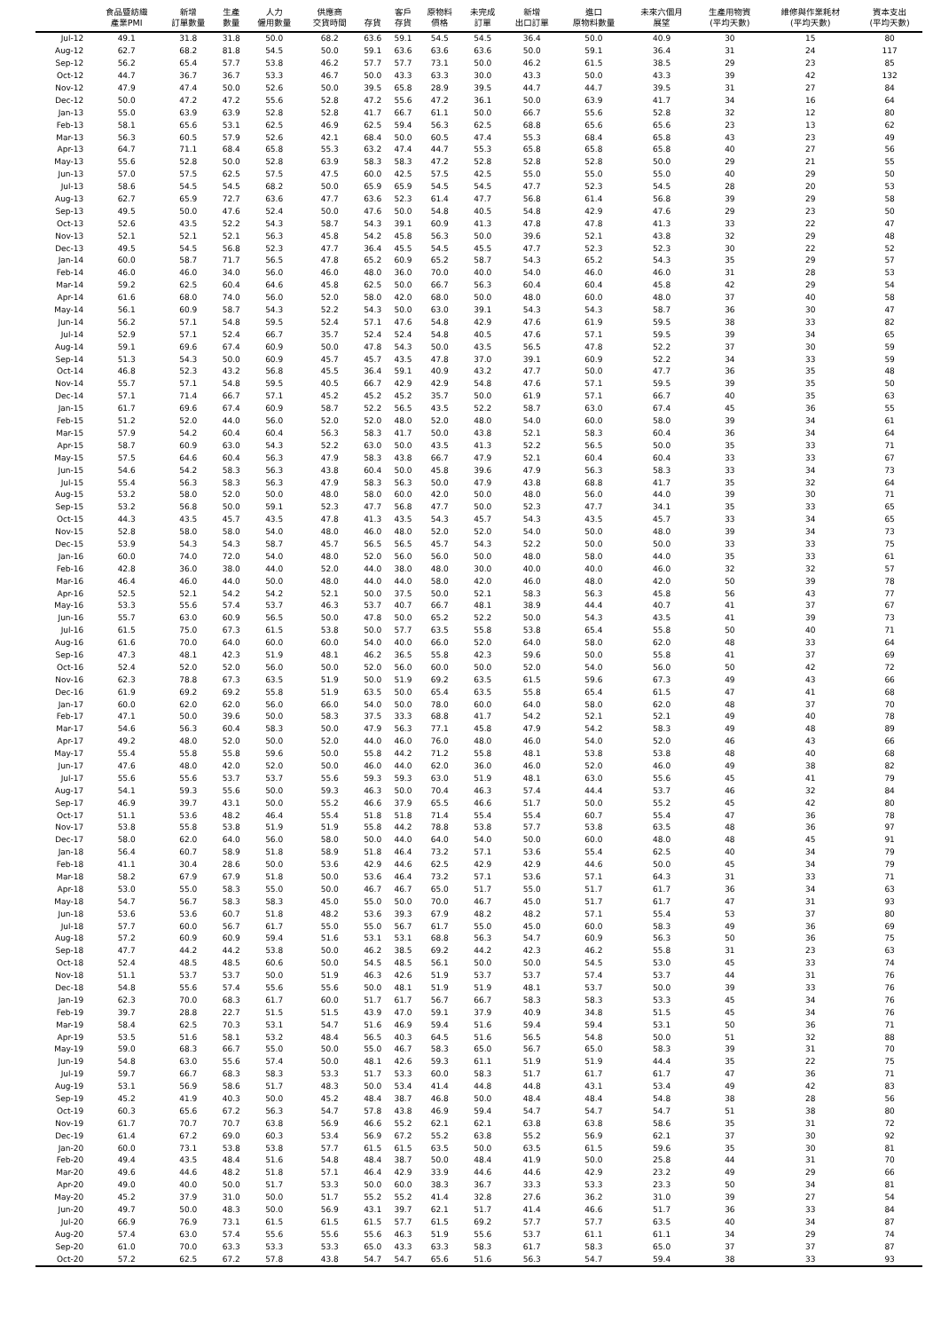| | 食品暨紡織 產業PMI | 新增 訂單數量 | 生產 數量 | 人力 僱用數量 | 供應商 交貨時間 | 存貨 | 客戶 存貨 | 原物料 價格 | 未完成 訂單 | 新增 出口訂單 | 進口 原物料數量 | 未來六個月 展望 | 生產用物資 (平均天數) | 維修與作業耗材 (平均天數) | 資本支出 (平均天數) |
| --- | --- | --- | --- | --- | --- | --- | --- | --- | --- | --- | --- | --- | --- | --- | --- |
| Jul-12 | 49.1 | 31.8 | 31.8 | 50.0 | 68.2 | 63.6 | 59.1 | 54.5 | 54.5 | 36.4 | 50.0 | 40.9 | 30 | 15 | 80 |
| Aug-12 | 62.7 | 68.2 | 81.8 | 54.5 | 50.0 | 59.1 | 63.6 | 63.6 | 63.6 | 50.0 | 59.1 | 36.4 | 31 | 24 | 117 |
| Sep-12 | 56.2 | 65.4 | 57.7 | 53.8 | 46.2 | 57.7 | 57.7 | 73.1 | 50.0 | 46.2 | 61.5 | 38.5 | 29 | 23 | 85 |
| Oct-12 | 44.7 | 36.7 | 36.7 | 53.3 | 46.7 | 50.0 | 43.3 | 63.3 | 30.0 | 43.3 | 50.0 | 43.3 | 39 | 42 | 132 |
| Nov-12 | 47.9 | 47.4 | 50.0 | 52.6 | 50.0 | 39.5 | 65.8 | 28.9 | 39.5 | 44.7 | 44.7 | 39.5 | 31 | 27 | 84 |
| Dec-12 | 50.0 | 47.2 | 47.2 | 55.6 | 52.8 | 47.2 | 55.6 | 47.2 | 36.1 | 50.0 | 63.9 | 41.7 | 34 | 16 | 64 |
| Jan-13 | 55.0 | 63.9 | 63.9 | 52.8 | 52.8 | 41.7 | 66.7 | 61.1 | 50.0 | 66.7 | 55.6 | 52.8 | 32 | 12 | 80 |
| Feb-13 | 58.1 | 65.6 | 53.1 | 62.5 | 46.9 | 62.5 | 59.4 | 56.3 | 62.5 | 68.8 | 65.6 | 65.6 | 23 | 13 | 62 |
| Mar-13 | 56.3 | 60.5 | 57.9 | 52.6 | 42.1 | 68.4 | 50.0 | 60.5 | 47.4 | 55.3 | 68.4 | 65.8 | 43 | 23 | 49 |
| Apr-13 | 64.7 | 71.1 | 68.4 | 65.8 | 55.3 | 63.2 | 47.4 | 44.7 | 55.3 | 65.8 | 65.8 | 65.8 | 40 | 27 | 56 |
| May-13 | 55.6 | 52.8 | 50.0 | 52.8 | 63.9 | 58.3 | 58.3 | 47.2 | 52.8 | 52.8 | 52.8 | 50.0 | 29 | 21 | 55 |
| Jun-13 | 57.0 | 57.5 | 62.5 | 57.5 | 47.5 | 60.0 | 42.5 | 57.5 | 42.5 | 55.0 | 55.0 | 55.0 | 40 | 29 | 50 |
| Jul-13 | 58.6 | 54.5 | 54.5 | 68.2 | 50.0 | 65.9 | 65.9 | 54.5 | 54.5 | 47.7 | 52.3 | 54.5 | 28 | 20 | 53 |
| Aug-13 | 62.7 | 65.9 | 72.7 | 63.6 | 47.7 | 63.6 | 52.3 | 61.4 | 47.7 | 56.8 | 61.4 | 56.8 | 39 | 29 | 58 |
| Sep-13 | 49.5 | 50.0 | 47.6 | 52.4 | 50.0 | 47.6 | 50.0 | 54.8 | 40.5 | 54.8 | 42.9 | 47.6 | 29 | 23 | 50 |
| Oct-13 | 52.6 | 43.5 | 52.2 | 54.3 | 58.7 | 54.3 | 39.1 | 60.9 | 41.3 | 47.8 | 47.8 | 41.3 | 33 | 22 | 47 |
| Nov-13 | 52.1 | 52.1 | 52.1 | 56.3 | 45.8 | 54.2 | 45.8 | 56.3 | 50.0 | 39.6 | 52.1 | 43.8 | 32 | 29 | 48 |
| Dec-13 | 49.5 | 54.5 | 56.8 | 52.3 | 47.7 | 36.4 | 45.5 | 54.5 | 45.5 | 47.7 | 52.3 | 52.3 | 30 | 22 | 52 |
| Jan-14 | 60.0 | 58.7 | 71.7 | 56.5 | 47.8 | 65.2 | 60.9 | 65.2 | 58.7 | 54.3 | 65.2 | 54.3 | 35 | 29 | 57 |
| Feb-14 | 46.0 | 46.0 | 34.0 | 56.0 | 46.0 | 48.0 | 36.0 | 70.0 | 40.0 | 54.0 | 46.0 | 46.0 | 31 | 28 | 53 |
| Mar-14 | 59.2 | 62.5 | 60.4 | 64.6 | 45.8 | 62.5 | 50.0 | 66.7 | 56.3 | 60.4 | 60.4 | 45.8 | 42 | 29 | 54 |
| Apr-14 | 61.6 | 68.0 | 74.0 | 56.0 | 52.0 | 58.0 | 42.0 | 68.0 | 50.0 | 48.0 | 60.0 | 48.0 | 37 | 40 | 58 |
| May-14 | 56.1 | 60.9 | 58.7 | 54.3 | 52.2 | 54.3 | 50.0 | 63.0 | 39.1 | 54.3 | 54.3 | 58.7 | 36 | 30 | 47 |
| Jun-14 | 56.2 | 57.1 | 54.8 | 59.5 | 52.4 | 57.1 | 47.6 | 54.8 | 42.9 | 47.6 | 61.9 | 59.5 | 38 | 33 | 82 |
| Jul-14 | 52.9 | 57.1 | 52.4 | 66.7 | 35.7 | 52.4 | 52.4 | 54.8 | 40.5 | 47.6 | 57.1 | 59.5 | 39 | 34 | 65 |
| Aug-14 | 59.1 | 69.6 | 67.4 | 60.9 | 50.0 | 47.8 | 54.3 | 50.0 | 43.5 | 56.5 | 47.8 | 52.2 | 37 | 30 | 59 |
| Sep-14 | 51.3 | 54.3 | 50.0 | 60.9 | 45.7 | 45.7 | 43.5 | 47.8 | 37.0 | 39.1 | 60.9 | 52.2 | 34 | 33 | 59 |
| Oct-14 | 46.8 | 52.3 | 43.2 | 56.8 | 45.5 | 36.4 | 59.1 | 40.9 | 43.2 | 47.7 | 50.0 | 47.7 | 36 | 35 | 48 |
| Nov-14 | 55.7 | 57.1 | 54.8 | 59.5 | 40.5 | 66.7 | 42.9 | 42.9 | 54.8 | 47.6 | 57.1 | 59.5 | 39 | 35 | 50 |
| Dec-14 | 57.1 | 71.4 | 66.7 | 57.1 | 45.2 | 45.2 | 45.2 | 35.7 | 50.0 | 61.9 | 57.1 | 66.7 | 40 | 35 | 63 |
| Jan-15 | 61.7 | 69.6 | 67.4 | 60.9 | 58.7 | 52.2 | 56.5 | 43.5 | 52.2 | 58.7 | 63.0 | 67.4 | 45 | 36 | 55 |
| Feb-15 | 51.2 | 52.0 | 44.0 | 56.0 | 52.0 | 52.0 | 48.0 | 52.0 | 48.0 | 54.0 | 60.0 | 58.0 | 39 | 34 | 61 |
| Mar-15 | 57.9 | 54.2 | 60.4 | 60.4 | 56.3 | 58.3 | 41.7 | 50.0 | 43.8 | 52.1 | 58.3 | 60.4 | 36 | 34 | 64 |
| Apr-15 | 58.7 | 60.9 | 63.0 | 54.3 | 52.2 | 63.0 | 50.0 | 43.5 | 41.3 | 52.2 | 56.5 | 50.0 | 35 | 33 | 71 |
| May-15 | 57.5 | 64.6 | 60.4 | 56.3 | 47.9 | 58.3 | 43.8 | 66.7 | 47.9 | 52.1 | 60.4 | 60.4 | 33 | 33 | 67 |
| Jun-15 | 54.6 | 54.2 | 58.3 | 56.3 | 43.8 | 60.4 | 50.0 | 45.8 | 39.6 | 47.9 | 56.3 | 58.3 | 33 | 34 | 73 |
| Jul-15 | 55.4 | 56.3 | 58.3 | 56.3 | 47.9 | 58.3 | 56.3 | 50.0 | 47.9 | 43.8 | 68.8 | 41.7 | 35 | 32 | 64 |
| Aug-15 | 53.2 | 58.0 | 52.0 | 50.0 | 48.0 | 58.0 | 60.0 | 42.0 | 50.0 | 48.0 | 56.0 | 44.0 | 39 | 30 | 71 |
| Sep-15 | 53.2 | 56.8 | 50.0 | 59.1 | 52.3 | 47.7 | 56.8 | 47.7 | 50.0 | 52.3 | 47.7 | 34.1 | 35 | 33 | 65 |
| Oct-15 | 44.3 | 43.5 | 45.7 | 43.5 | 47.8 | 41.3 | 43.5 | 54.3 | 45.7 | 54.3 | 43.5 | 45.7 | 33 | 34 | 65 |
| Nov-15 | 52.8 | 58.0 | 58.0 | 54.0 | 48.0 | 46.0 | 48.0 | 52.0 | 52.0 | 54.0 | 50.0 | 48.0 | 39 | 34 | 73 |
| Dec-15 | 53.9 | 54.3 | 54.3 | 58.7 | 45.7 | 56.5 | 56.5 | 45.7 | 54.3 | 52.2 | 50.0 | 50.0 | 33 | 33 | 75 |
| Jan-16 | 60.0 | 74.0 | 72.0 | 54.0 | 48.0 | 52.0 | 56.0 | 56.0 | 50.0 | 48.0 | 58.0 | 44.0 | 35 | 33 | 61 |
| Feb-16 | 42.8 | 36.0 | 38.0 | 44.0 | 52.0 | 44.0 | 38.0 | 48.0 | 30.0 | 40.0 | 40.0 | 46.0 | 32 | 32 | 57 |
| Mar-16 | 46.4 | 46.0 | 44.0 | 50.0 | 48.0 | 44.0 | 44.0 | 58.0 | 42.0 | 46.0 | 48.0 | 42.0 | 50 | 39 | 78 |
| Apr-16 | 52.5 | 52.1 | 54.2 | 54.2 | 52.1 | 50.0 | 37.5 | 50.0 | 52.1 | 58.3 | 56.3 | 45.8 | 56 | 43 | 77 |
| May-16 | 53.3 | 55.6 | 57.4 | 53.7 | 46.3 | 53.7 | 40.7 | 66.7 | 48.1 | 38.9 | 44.4 | 40.7 | 41 | 37 | 67 |
| Jun-16 | 55.7 | 63.0 | 60.9 | 56.5 | 50.0 | 47.8 | 50.0 | 65.2 | 52.2 | 50.0 | 54.3 | 43.5 | 41 | 39 | 73 |
| Jul-16 | 61.5 | 75.0 | 67.3 | 61.5 | 53.8 | 50.0 | 57.7 | 63.5 | 55.8 | 53.8 | 65.4 | 55.8 | 50 | 40 | 71 |
| Aug-16 | 61.6 | 70.0 | 64.0 | 60.0 | 60.0 | 54.0 | 40.0 | 66.0 | 52.0 | 64.0 | 58.0 | 62.0 | 48 | 33 | 64 |
| Sep-16 | 47.3 | 48.1 | 42.3 | 51.9 | 48.1 | 46.2 | 36.5 | 55.8 | 42.3 | 59.6 | 50.0 | 55.8 | 41 | 37 | 69 |
| Oct-16 | 52.4 | 52.0 | 52.0 | 56.0 | 50.0 | 52.0 | 56.0 | 60.0 | 50.0 | 52.0 | 54.0 | 56.0 | 50 | 42 | 72 |
| Nov-16 | 62.3 | 78.8 | 67.3 | 63.5 | 51.9 | 50.0 | 51.9 | 69.2 | 63.5 | 61.5 | 59.6 | 67.3 | 49 | 43 | 66 |
| Dec-16 | 61.9 | 69.2 | 69.2 | 55.8 | 51.9 | 63.5 | 50.0 | 65.4 | 63.5 | 55.8 | 65.4 | 61.5 | 47 | 41 | 68 |
| Jan-17 | 60.0 | 62.0 | 62.0 | 56.0 | 66.0 | 54.0 | 50.0 | 78.0 | 60.0 | 64.0 | 58.0 | 62.0 | 48 | 37 | 70 |
| Feb-17 | 47.1 | 50.0 | 39.6 | 50.0 | 58.3 | 37.5 | 33.3 | 68.8 | 41.7 | 54.2 | 52.1 | 52.1 | 49 | 40 | 78 |
| Mar-17 | 54.6 | 56.3 | 60.4 | 58.3 | 50.0 | 47.9 | 56.3 | 77.1 | 45.8 | 47.9 | 54.2 | 58.3 | 49 | 48 | 89 |
| Apr-17 | 49.2 | 48.0 | 52.0 | 50.0 | 52.0 | 44.0 | 46.0 | 76.0 | 48.0 | 46.0 | 54.0 | 52.0 | 46 | 43 | 66 |
| May-17 | 55.4 | 55.8 | 55.8 | 59.6 | 50.0 | 55.8 | 44.2 | 71.2 | 55.8 | 48.1 | 53.8 | 53.8 | 48 | 40 | 68 |
| Jun-17 | 47.6 | 48.0 | 42.0 | 52.0 | 50.0 | 46.0 | 44.0 | 62.0 | 36.0 | 46.0 | 52.0 | 46.0 | 49 | 38 | 82 |
| Jul-17 | 55.6 | 55.6 | 53.7 | 53.7 | 55.6 | 59.3 | 59.3 | 63.0 | 51.9 | 48.1 | 63.0 | 55.6 | 45 | 41 | 79 |
| Aug-17 | 54.1 | 59.3 | 55.6 | 50.0 | 59.3 | 46.3 | 50.0 | 70.4 | 46.3 | 57.4 | 44.4 | 53.7 | 46 | 32 | 84 |
| Sep-17 | 46.9 | 39.7 | 43.1 | 50.0 | 55.2 | 46.6 | 37.9 | 65.5 | 46.6 | 51.7 | 50.0 | 55.2 | 45 | 42 | 80 |
| Oct-17 | 51.1 | 53.6 | 48.2 | 46.4 | 55.4 | 51.8 | 51.8 | 71.4 | 55.4 | 55.4 | 60.7 | 55.4 | 47 | 36 | 78 |
| Nov-17 | 53.8 | 55.8 | 53.8 | 51.9 | 51.9 | 55.8 | 44.2 | 78.8 | 53.8 | 57.7 | 53.8 | 63.5 | 48 | 36 | 97 |
| Dec-17 | 58.0 | 62.0 | 64.0 | 56.0 | 58.0 | 50.0 | 44.0 | 64.0 | 54.0 | 50.0 | 60.0 | 48.0 | 48 | 45 | 91 |
| Jan-18 | 56.4 | 60.7 | 58.9 | 51.8 | 58.9 | 51.8 | 46.4 | 73.2 | 57.1 | 53.6 | 55.4 | 62.5 | 40 | 34 | 79 |
| Feb-18 | 41.1 | 30.4 | 28.6 | 50.0 | 53.6 | 42.9 | 44.6 | 62.5 | 42.9 | 42.9 | 44.6 | 50.0 | 45 | 34 | 79 |
| Mar-18 | 58.2 | 67.9 | 67.9 | 51.8 | 50.0 | 53.6 | 46.4 | 73.2 | 57.1 | 53.6 | 57.1 | 64.3 | 31 | 33 | 71 |
| Apr-18 | 53.0 | 55.0 | 58.3 | 55.0 | 50.0 | 46.7 | 46.7 | 65.0 | 51.7 | 55.0 | 51.7 | 61.7 | 36 | 34 | 63 |
| May-18 | 54.7 | 56.7 | 58.3 | 58.3 | 45.0 | 55.0 | 50.0 | 70.0 | 46.7 | 45.0 | 51.7 | 61.7 | 47 | 31 | 93 |
| Jun-18 | 53.6 | 53.6 | 60.7 | 51.8 | 48.2 | 53.6 | 39.3 | 67.9 | 48.2 | 48.2 | 57.1 | 55.4 | 53 | 37 | 80 |
| Jul-18 | 57.7 | 60.0 | 56.7 | 61.7 | 55.0 | 55.0 | 56.7 | 61.7 | 55.0 | 45.0 | 60.0 | 58.3 | 49 | 36 | 69 |
| Aug-18 | 57.2 | 60.9 | 60.9 | 59.4 | 51.6 | 53.1 | 53.1 | 68.8 | 56.3 | 54.7 | 60.9 | 56.3 | 50 | 36 | 75 |
| Sep-18 | 47.7 | 44.2 | 44.2 | 53.8 | 50.0 | 46.2 | 38.5 | 69.2 | 44.2 | 42.3 | 46.2 | 55.8 | 31 | 23 | 63 |
| Oct-18 | 52.4 | 48.5 | 48.5 | 60.6 | 50.0 | 54.5 | 48.5 | 56.1 | 50.0 | 50.0 | 54.5 | 53.0 | 45 | 33 | 74 |
| Nov-18 | 51.1 | 53.7 | 53.7 | 50.0 | 51.9 | 46.3 | 42.6 | 51.9 | 53.7 | 53.7 | 57.4 | 53.7 | 44 | 31 | 76 |
| Dec-18 | 54.8 | 55.6 | 57.4 | 55.6 | 55.6 | 50.0 | 48.1 | 51.9 | 51.9 | 48.1 | 53.7 | 50.0 | 39 | 33 | 76 |
| Jan-19 | 62.3 | 70.0 | 68.3 | 61.7 | 60.0 | 51.7 | 61.7 | 56.7 | 66.7 | 58.3 | 58.3 | 53.3 | 45 | 34 | 76 |
| Feb-19 | 39.7 | 28.8 | 22.7 | 51.5 | 51.5 | 43.9 | 47.0 | 59.1 | 37.9 | 40.9 | 34.8 | 51.5 | 45 | 34 | 76 |
| Mar-19 | 58.4 | 62.5 | 70.3 | 53.1 | 54.7 | 51.6 | 46.9 | 59.4 | 51.6 | 59.4 | 59.4 | 53.1 | 50 | 36 | 71 |
| Apr-19 | 53.5 | 51.6 | 58.1 | 53.2 | 48.4 | 56.5 | 40.3 | 64.5 | 51.6 | 56.5 | 54.8 | 50.0 | 51 | 32 | 88 |
| May-19 | 59.0 | 68.3 | 66.7 | 55.0 | 50.0 | 55.0 | 46.7 | 58.3 | 65.0 | 56.7 | 65.0 | 58.3 | 39 | 31 | 70 |
| Jun-19 | 54.8 | 63.0 | 55.6 | 57.4 | 50.0 | 48.1 | 42.6 | 59.3 | 61.1 | 51.9 | 51.9 | 44.4 | 35 | 22 | 75 |
| Jul-19 | 59.7 | 66.7 | 68.3 | 58.3 | 53.3 | 51.7 | 53.3 | 60.0 | 58.3 | 51.7 | 61.7 | 61.7 | 47 | 36 | 71 |
| Aug-19 | 53.1 | 56.9 | 58.6 | 51.7 | 48.3 | 50.0 | 53.4 | 41.4 | 44.8 | 44.8 | 43.1 | 53.4 | 49 | 42 | 83 |
| Sep-19 | 45.2 | 41.9 | 40.3 | 50.0 | 45.2 | 48.4 | 38.7 | 46.8 | 50.0 | 48.4 | 48.4 | 54.8 | 38 | 28 | 56 |
| Oct-19 | 60.3 | 65.6 | 67.2 | 56.3 | 54.7 | 57.8 | 43.8 | 46.9 | 59.4 | 54.7 | 54.7 | 54.7 | 51 | 38 | 80 |
| Nov-19 | 61.7 | 70.7 | 70.7 | 63.8 | 56.9 | 46.6 | 55.2 | 62.1 | 62.1 | 63.8 | 63.8 | 58.6 | 35 | 31 | 72 |
| Dec-19 | 61.4 | 67.2 | 69.0 | 60.3 | 53.4 | 56.9 | 67.2 | 55.2 | 63.8 | 55.2 | 56.9 | 62.1 | 37 | 30 | 92 |
| Jan-20 | 60.0 | 73.1 | 53.8 | 53.8 | 57.7 | 61.5 | 61.5 | 63.5 | 50.0 | 63.5 | 61.5 | 59.6 | 35 | 30 | 81 |
| Feb-20 | 49.4 | 43.5 | 48.4 | 51.6 | 54.8 | 48.4 | 38.7 | 50.0 | 48.4 | 41.9 | 50.0 | 25.8 | 44 | 31 | 70 |
| Mar-20 | 49.6 | 44.6 | 48.2 | 51.8 | 57.1 | 46.4 | 42.9 | 33.9 | 44.6 | 44.6 | 42.9 | 23.2 | 49 | 29 | 66 |
| Apr-20 | 49.0 | 40.0 | 50.0 | 51.7 | 53.3 | 50.0 | 60.0 | 38.3 | 36.7 | 33.3 | 53.3 | 23.3 | 50 | 34 | 81 |
| May-20 | 45.2 | 37.9 | 31.0 | 50.0 | 51.7 | 55.2 | 55.2 | 41.4 | 32.8 | 27.6 | 36.2 | 31.0 | 39 | 27 | 54 |
| Jun-20 | 49.7 | 50.0 | 48.3 | 50.0 | 56.9 | 43.1 | 39.7 | 62.1 | 51.7 | 41.4 | 46.6 | 51.7 | 36 | 33 | 84 |
| Jul-20 | 66.9 | 76.9 | 73.1 | 61.5 | 61.5 | 61.5 | 57.7 | 61.5 | 69.2 | 57.7 | 57.7 | 63.5 | 40 | 34 | 87 |
| Aug-20 | 57.4 | 63.0 | 57.4 | 55.6 | 55.6 | 55.6 | 46.3 | 51.9 | 55.6 | 53.7 | 61.1 | 61.1 | 34 | 29 | 74 |
| Sep-20 | 61.0 | 70.0 | 63.3 | 53.3 | 53.3 | 65.0 | 43.3 | 63.3 | 58.3 | 61.7 | 58.3 | 65.0 | 37 | 37 | 87 |
| Oct-20 | 57.2 | 62.5 | 67.2 | 57.8 | 43.8 | 54.7 | 54.7 | 65.6 | 51.6 | 56.3 | 54.7 | 59.4 | 38 | 33 | 93 |